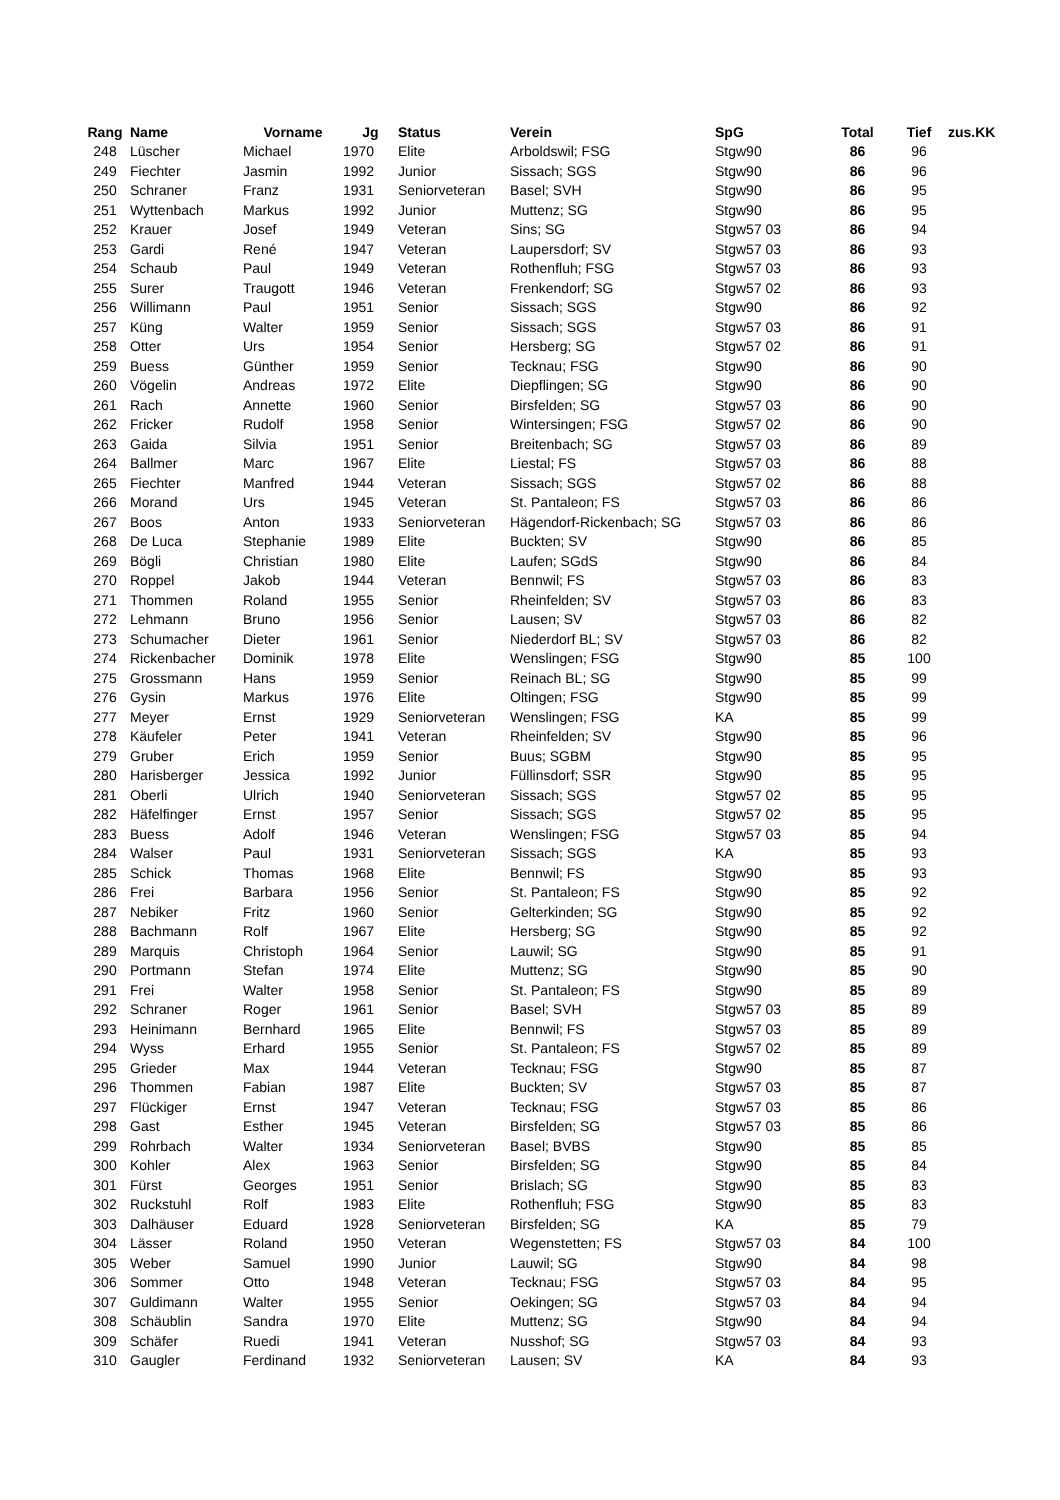| Rang | Name | Vorname | Jg | Status | Verein | SpG | Total | Tief | zus.KK |
| --- | --- | --- | --- | --- | --- | --- | --- | --- | --- |
| 248 | Lüscher | Michael | 1970 | Elite | Arboldswil; FSG | Stgw90 | 86 | 96 | |
| 249 | Fiechter | Jasmin | 1992 | Junior | Sissach; SGS | Stgw90 | 86 | 96 | |
| 250 | Schraner | Franz | 1931 | Seniorveteran | Basel; SVH | Stgw90 | 86 | 95 | |
| 251 | Wyttenbach | Markus | 1992 | Junior | Muttenz; SG | Stgw90 | 86 | 95 | |
| 252 | Krauer | Josef | 1949 | Veteran | Sins; SG | Stgw57 03 | 86 | 94 | |
| 253 | Gardi | René | 1947 | Veteran | Laupersdorf; SV | Stgw57 03 | 86 | 93 | |
| 254 | Schaub | Paul | 1949 | Veteran | Rothenfluh; FSG | Stgw57 03 | 86 | 93 | |
| 255 | Surer | Traugott | 1946 | Veteran | Frenkendorf; SG | Stgw57 02 | 86 | 93 | |
| 256 | Willimann | Paul | 1951 | Senior | Sissach; SGS | Stgw90 | 86 | 92 | |
| 257 | Küng | Walter | 1959 | Senior | Sissach; SGS | Stgw57 03 | 86 | 91 | |
| 258 | Otter | Urs | 1954 | Senior | Hersberg; SG | Stgw57 02 | 86 | 91 | |
| 259 | Buess | Günther | 1959 | Senior | Tecknau; FSG | Stgw90 | 86 | 90 | |
| 260 | Vögelin | Andreas | 1972 | Elite | Diepflingen; SG | Stgw90 | 86 | 90 | |
| 261 | Rach | Annette | 1960 | Senior | Birsfelden; SG | Stgw57 03 | 86 | 90 | |
| 262 | Fricker | Rudolf | 1958 | Senior | Wintersingen; FSG | Stgw57 02 | 86 | 90 | |
| 263 | Gaida | Silvia | 1951 | Senior | Breitenbach; SG | Stgw57 03 | 86 | 89 | |
| 264 | Ballmer | Marc | 1967 | Elite | Liestal; FS | Stgw57 03 | 86 | 88 | |
| 265 | Fiechter | Manfred | 1944 | Veteran | Sissach; SGS | Stgw57 02 | 86 | 88 | |
| 266 | Morand | Urs | 1945 | Veteran | St. Pantaleon; FS | Stgw57 03 | 86 | 86 | |
| 267 | Boos | Anton | 1933 | Seniorveteran | Hägendorf-Rickenbach; SG | Stgw57 03 | 86 | 86 | |
| 268 | De Luca | Stephanie | 1989 | Elite | Buckten; SV | Stgw90 | 86 | 85 | |
| 269 | Bögli | Christian | 1980 | Elite | Laufen; SGdS | Stgw90 | 86 | 84 | |
| 270 | Roppel | Jakob | 1944 | Veteran | Bennwil; FS | Stgw57 03 | 86 | 83 | |
| 271 | Thommen | Roland | 1955 | Senior | Rheinfelden; SV | Stgw57 03 | 86 | 83 | |
| 272 | Lehmann | Bruno | 1956 | Senior | Lausen; SV | Stgw57 03 | 86 | 82 | |
| 273 | Schumacher | Dieter | 1961 | Senior | Niederdorf BL; SV | Stgw57 03 | 86 | 82 | |
| 274 | Rickenbacher | Dominik | 1978 | Elite | Wenslingen; FSG | Stgw90 | 85 | 100 | |
| 275 | Grossmann | Hans | 1959 | Senior | Reinach BL; SG | Stgw90 | 85 | 99 | |
| 276 | Gysin | Markus | 1976 | Elite | Oltingen; FSG | Stgw90 | 85 | 99 | |
| 277 | Meyer | Ernst | 1929 | Seniorveteran | Wenslingen; FSG | KA | 85 | 99 | |
| 278 | Käufeler | Peter | 1941 | Veteran | Rheinfelden; SV | Stgw90 | 85 | 96 | |
| 279 | Gruber | Erich | 1959 | Senior | Buus; SGBM | Stgw90 | 85 | 95 | |
| 280 | Harisberger | Jessica | 1992 | Junior | Füllinsdorf; SSR | Stgw90 | 85 | 95 | |
| 281 | Oberli | Ulrich | 1940 | Seniorveteran | Sissach; SGS | Stgw57 02 | 85 | 95 | |
| 282 | Häfelfinger | Ernst | 1957 | Senior | Sissach; SGS | Stgw57 02 | 85 | 95 | |
| 283 | Buess | Adolf | 1946 | Veteran | Wenslingen; FSG | Stgw57 03 | 85 | 94 | |
| 284 | Walser | Paul | 1931 | Seniorveteran | Sissach; SGS | KA | 85 | 93 | |
| 285 | Schick | Thomas | 1968 | Elite | Bennwil; FS | Stgw90 | 85 | 93 | |
| 286 | Frei | Barbara | 1956 | Senior | St. Pantaleon; FS | Stgw90 | 85 | 92 | |
| 287 | Nebiker | Fritz | 1960 | Senior | Gelterkinden; SG | Stgw90 | 85 | 92 | |
| 288 | Bachmann | Rolf | 1967 | Elite | Hersberg; SG | Stgw90 | 85 | 92 | |
| 289 | Marquis | Christoph | 1964 | Senior | Lauwil; SG | Stgw90 | 85 | 91 | |
| 290 | Portmann | Stefan | 1974 | Elite | Muttenz; SG | Stgw90 | 85 | 90 | |
| 291 | Frei | Walter | 1958 | Senior | St. Pantaleon; FS | Stgw90 | 85 | 89 | |
| 292 | Schraner | Roger | 1961 | Senior | Basel; SVH | Stgw57 03 | 85 | 89 | |
| 293 | Heinimann | Bernhard | 1965 | Elite | Bennwil; FS | Stgw57 03 | 85 | 89 | |
| 294 | Wyss | Erhard | 1955 | Senior | St. Pantaleon; FS | Stgw57 02 | 85 | 89 | |
| 295 | Grieder | Max | 1944 | Veteran | Tecknau; FSG | Stgw90 | 85 | 87 | |
| 296 | Thommen | Fabian | 1987 | Elite | Buckten; SV | Stgw57 03 | 85 | 87 | |
| 297 | Flückiger | Ernst | 1947 | Veteran | Tecknau; FSG | Stgw57 03 | 85 | 86 | |
| 298 | Gast | Esther | 1945 | Veteran | Birsfelden; SG | Stgw57 03 | 85 | 86 | |
| 299 | Rohrbach | Walter | 1934 | Seniorveteran | Basel; BVBS | Stgw90 | 85 | 85 | |
| 300 | Kohler | Alex | 1963 | Senior | Birsfelden; SG | Stgw90 | 85 | 84 | |
| 301 | Fürst | Georges | 1951 | Senior | Brislach; SG | Stgw90 | 85 | 83 | |
| 302 | Ruckstuhl | Rolf | 1983 | Elite | Rothenfluh; FSG | Stgw90 | 85 | 83 | |
| 303 | Dalhäuser | Eduard | 1928 | Seniorveteran | Birsfelden; SG | KA | 85 | 79 | |
| 304 | Lässer | Roland | 1950 | Veteran | Wegenstetten; FS | Stgw57 03 | 84 | 100 | |
| 305 | Weber | Samuel | 1990 | Junior | Lauwil; SG | Stgw90 | 84 | 98 | |
| 306 | Sommer | Otto | 1948 | Veteran | Tecknau; FSG | Stgw57 03 | 84 | 95 | |
| 307 | Guldimann | Walter | 1955 | Senior | Oekingen; SG | Stgw57 03 | 84 | 94 | |
| 308 | Schäublin | Sandra | 1970 | Elite | Muttenz; SG | Stgw90 | 84 | 94 | |
| 309 | Schäfer | Ruedi | 1941 | Veteran | Nusshof; SG | Stgw57 03 | 84 | 93 | |
| 310 | Gaugler | Ferdinand | 1932 | Seniorveteran | Lausen; SV | KA | 84 | 93 | |